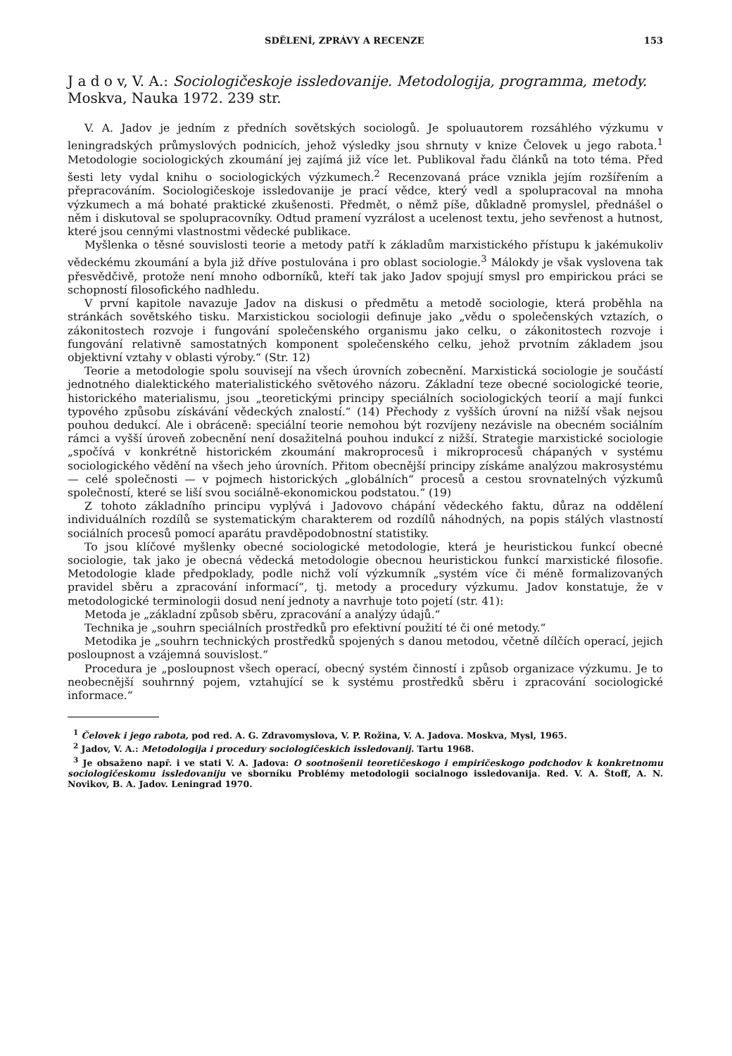SDĚLENÍ, ZPRÁVY A RECENZE 153
J a d o v, V. A.: Sociologičeskoje issledovanije. Metodologija, programma, metody. Moskva, Nauka 1972. 239 str.
V. A. Jadov je jedním z předních sovětských sociologů. Je spoluautorem rozsáhlého výzkumu v leningradských průmyslových podnicích, jehož výsledky jsou shrnuty v knize Čelovek u jego rabota.<sup>1</sup> Metodologie sociologických zkoumání jej zajímá již více let. Publikoval řadu článků na toto téma. Před šesti lety vydal knihu o sociologických výzkumech.<sup>2</sup> Recenzovaná práce vznikla jejím rozšířením a přepracováním. Sociologičeskoje issledovanije je prací vědce, který vedl a spolupracoval na mnoha výzkumech a má bohaté praktické zkušenosti. Předmět, o němž píše, důkladně promyslel, přednášel o něm i diskutoval se spolupracovníky. Odtud pramení vyzrálost a ucelenost textu, jeho sevřenost a hutnost, které jsou cennými vlastnostmi vědecké publikace.
Myšlenka o těsné souvislosti teorie a metody patří k základům marxistického přístupu k jakémukoliv vědeckému zkoumání a byla již dříve postulována i pro oblast sociologie.<sup>3</sup> Málokdy je však vyslovena tak přesvědčivě, protože není mnoho odborníků, kteří tak jako Jadov spojují smysl pro empirickou práci se schopností filosofického nadhledu.
V první kapitole navazuje Jadov na diskusi o předmětu a metodě sociologie, která proběhla na stránkách sovětského tisku. Marxistickou sociologii definuje jako „vědu o společenských vztazích, o zákonitostech rozvoje i fungování společenského organismu jako celku, o zákonitostech rozvoje i fungování relativně samostatných komponent společenského celku, jehož prvotním základem jsou objektivní vztahy v oblasti výroby.“ (Str. 12)
Teorie a metodologie spolu souvisejí na všech úrovních zobecnění. Marxistická sociologie je součástí jednotného dialektického materialistického světového názoru. Základní teze obecné sociologické teorie, historického materialismu, jsou „teoretickými principy speciálních sociologických teorií a mají funkci typového způsobu získávání vědeckých znalostí.“ (14) Přechody z vyšších úrovní na nižší však nejsou pouhou dedukcí. Ale i obráceně: speciální teorie nemohou být rozvíjeny nezávisle na obecném sociálním rámci a vyšší úroveň zobecnění není dosažitelná pouhou indukcí z nižší. Strategie marxistické sociologie „spočívá v konkrétně historickém zkoumání makroprocesů i mikroprocesů chápaných v systému sociologického vědění na všech jeho úrovních. Přitom obecnější principy získáme analýzou makrosystému — celé společnosti — v pojmech historických „globálních“ procesů a cestou srovnatelných výzkumů společností, které se liší svou sociálně-ekonomickou podstatou.“ (19)
Z tohoto základního principu vyplývá i Jadovovo chápání vědeckého faktu, důraz na oddělení individuálních rozdílů se systematickým charakterem od rozdílů náhodných, na popis stálých vlastností sociálních procesů pomocí aparátu pravděpodobnostní statistiky.
To jsou klíčové myšlenky obecné sociologické metodologie, která je heuristickou funkcí obecné sociologie, tak jako je obecná vědecká metodologie obecnou heuristickou funkcí marxistické filosofie. Metodologie klade předpoklady, podle nichž volí výzkumník „systém více či méně formalizovaných pravidel sběru a zpracování informací“, tj. metody a procedury výzkumu. Jadov konstatuje, že v metodologické terminologii dosud není jednoty a navrhuje toto pojetí (str. 41):
Metoda je „základní způsob sběru, zpracování a analýzy údajů.“
Technika je „souhrn speciálních prostředků pro efektivní použití té či oné metody.“
Metodika je „souhrn technických prostředků spojených s danou metodou, včetně dílčích operací, jejich posloupnost a vzájemná souvislost.“
Procedura je „posloupnost všech operací, obecný systém činností i způsob organizace výzkumu. Je to neobecnější souhrnný pojem, vztahující se k systému prostředků sběru i zpracování sociologické informace.“
<sup>1</sup> Čelovek i jego rabota, pod red. A. G. Zdravomyslova, V. P. Rožina, V. A. Jadova. Moskva, Mysl, 1965.
<sup>2</sup> Jadov, V. A.: Metodologija i procedury sociologičeskich issledovanij. Tartu 1968.
<sup>3</sup> Je obsaženo např. i ve stati V. A. Jadova: O sootnošenii teoretičeskogo i empiričeskogo podchodov k konkretnomu sociologičeskomu issledovaniju ve sborníku Problémy metodologii socialnogo issledovanija. Red. V. A. Štoff, A. N. Novikov, B. A. Jadov. Leningrad 1970.